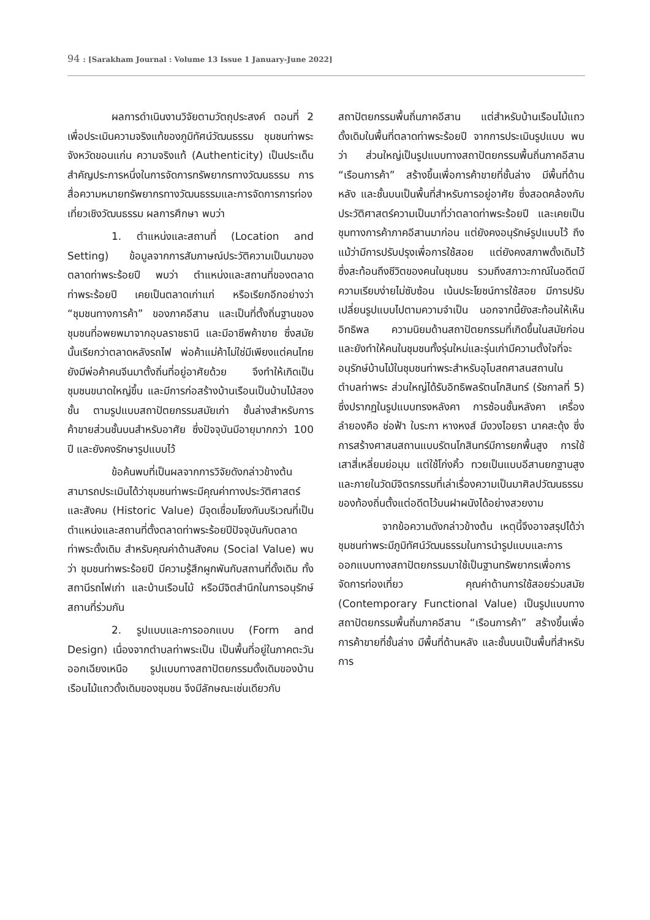94 : [Sarakham Journal : Volume 13 Issue 1 January-June 2022]
ผลการดำเนินงานวิจัยตามวัตถุประสงค์ ตอนที่ 2 เพื่อประเมินความจริงแท้ของภูมิทัศน์วัฒนธรรม ชุมชนท่าพระ จังหวัดขอนแก่น ความจริงแท้ (Authenticity) เป็นประเด็นสำคัญประการหนึ่งในการจัดการทรัพยากรทางวัฒนธรรม การสื่อความหมายทรัพยากรทางวัฒนธรรมและการจัดการการท่องเที่ยวเชิงวัฒนธรรม ผลการศึกษา พบว่า
1. ตำแหน่งและสถานที่ (Location and Setting) ข้อมูลจากการสัมภาษณ์ประวัติความเป็นมาของตลาดท่าพระร้อยปี พบว่า ตำแหน่งและสถานที่ของตลาดท่าพระร้อยปี เคยเป็นตลาดเก่าแก่ หรือเรียกอีกอย่างว่า “ชุมชนทางการค้า” ของภาคอีสาน และเป็นที่ตั้งถิ่นฐานของชุมชนที่อพยพมาจากอุบลราชธานี และมีอาชีพค้าขาย ซึ่งสมัยนั้นเรียกว่าตลาดหลังรถไฟ พ่อค้าแม่ค้าไม่ใช่มีเพียงแต่คนไทย ยังมีพ่อค้าคนจีนมาตั้งถิ่นที่อยู่อาศัยด้วย จึงทำให้เกิดเป็นชุมชนขนาดใหญ่ขึ้น และมีการก่อสร้างบ้านเรือนเป็นบ้านไม้สองชั้น ตามรูปแบบสถาปัตยกรรมสมัยเก่า ชั้นล่างสำหรับการค้าขายส่วนชั้นบนสำหรับอาศัย ซึ่งปัจจุบันมีอายุมากกว่า 100 ปี และยังคงรักษารูปแบบไว้
ข้อค้นพบที่เป็นผลจากการวิจัยดังกล่าวข้างต้นสามารถประเมินได้ว่าชุมชนท่าพระมีคุณค่าทางประวัติศาสตร์และสังคม (Historic Value) มีจุดเชื่อมโยงกันบริเวณที่เป็นตำแหน่งและสถานที่ตั้งตลาดท่าพระร้อยปีปัจจุบันกับตลาดท่าพระดั้งเดิม สำหรับคุณค่าด้านสังคม (Social Value) พบว่า ชุมชนท่าพระร้อยปี มีความรู้สึกผูกพันกับสถานที่ดั้งเดิม ทั้งสถานีรถไฟเก่า และบ้านเรือนไม้ หรือมีจิตสำนึกในการอนุรักษ์สถานที่ร่วมกัน
2. รูปแบบและการออกแบบ (Form and Design) เนื่องจากตำบลท่าพระเป็น เป็นพื้นที่อยู่ในภาคตะวันออกเฉียงเหนือ รูปแบบทางสถาปัตยกรรมดั้งเดิมของบ้านเรือนไม้แถวดั้งเดิมของชุมชน จึงมีลักษณะเช่นเดียวกับ
สถาปัตยกรรมพื้นถิ่นภาคอีสาน แต่สำหรับบ้านเรือนไม้แถวดั้งเดิมในพื้นที่ตลาดท่าพระร้อยปี จากการประเมินรูปแบบ พบว่า ส่วนใหญ่เป็นรูปแบบทางสถาปัตยกรรมพื้นถิ่นภาคอีสาน “เรือนการค้า” สร้างขึ้นเพื่อการค้าขายที่ชั้นล่าง มีพื้นที่ด้านหลัง และชั้นบนเป็นพื้นที่สำหรับการอยู่อาศัย ซึ่งสอดคล้องกับประวัติศาสตร์ความเป็นมาที่ว่าตลาดท่าพระร้อยปี และเคยเป็นชุมทางการค้าภาคอีสานมาก่อน แต่ยังคงอนุรักษ์รูปแบบไว้ ถึงแม้ว่ามีการปรับปรุงเพื่อการใช้สอย แต่ยังคงสภาพดั้งเดิมไว้ ซึ่งสะท้อนถึงชีวิตของคนในชุมชน รวมถึงสภาวะกาณ์ในอดีตมีความเรียบง่ายไม่ซับซ้อน เน้นประโยชน์การใช้สอย มีการปรับเปลี่ยนรูปแบบไปตามความจำเป็น นอกจากนี้ยังสะท้อนให้เห็นอิทธิพล ความนิยมด้านสถาปัตยกรรมที่เกิดขึ้นในสมัยก่อน และยังทำให้คนในชุมชนทั้งรุ่นใหม่และรุ่นเก่ามีความตั้งใจที่จะอนุรักษ์บ้านไม้ในชุมชนท่าพระสำหรับอุโบสถศาสนสถานในตำบลท่าพระ ส่วนใหญ่ได้รับอิทธิพลรัตนโกสินทร์ (รัชกาลที่ 5) ซึ่งปรากฏในรูปแบบทรงหลังคา การซ้อนชั้นหลังคา เครื่องลำยองคือ ช่อฟ้า ใบระกา หางหงส์ มีงวงไอยรา นาคสะดุ้ง ซึ่งการสร้างศาสนสถานแบบรัตนโกสินทร์มีการยกพื้นสูง การใช้เสาสี่เหลี่ยมย่อมุม แต่ใช้โก่งคิ้ว ทวยเป็นแบบอีสานยกฐานสูง และภายในวัดมีจิตรกรรมที่เล่าเรื่องความเป็นมาศิลปวัฒนธรรมของท้องถิ่นตั้งแต่อดีตไว้บนฝาผนังได้อย่างสวยงาม
จากข้อความดังกล่าวข้างต้น เหตุนี้จึงอาจสรุปได้ว่าชุมชนท่าพระมีภูมิทัศน์วัฒนธรรมในการนำรูปแบบและการออกแบบทางสถาปัตยกรรมมาใช้เป็นฐานทรัพยากรเพื่อการจัดการท่องเที่ยว คุณค่าด้านการใช้สอยร่วมสมัย (Contemporary Functional Value) เป็นรูปแบบทางสถาปัตยกรรมพื้นถิ่นภาคอีสาน “เรือนการค้า” สร้างขึ้นเพื่อการค้าขายที่ชั้นล่าง มีพื้นที่ด้านหลัง และชั้นบนเป็นพื้นที่สำหรับการ